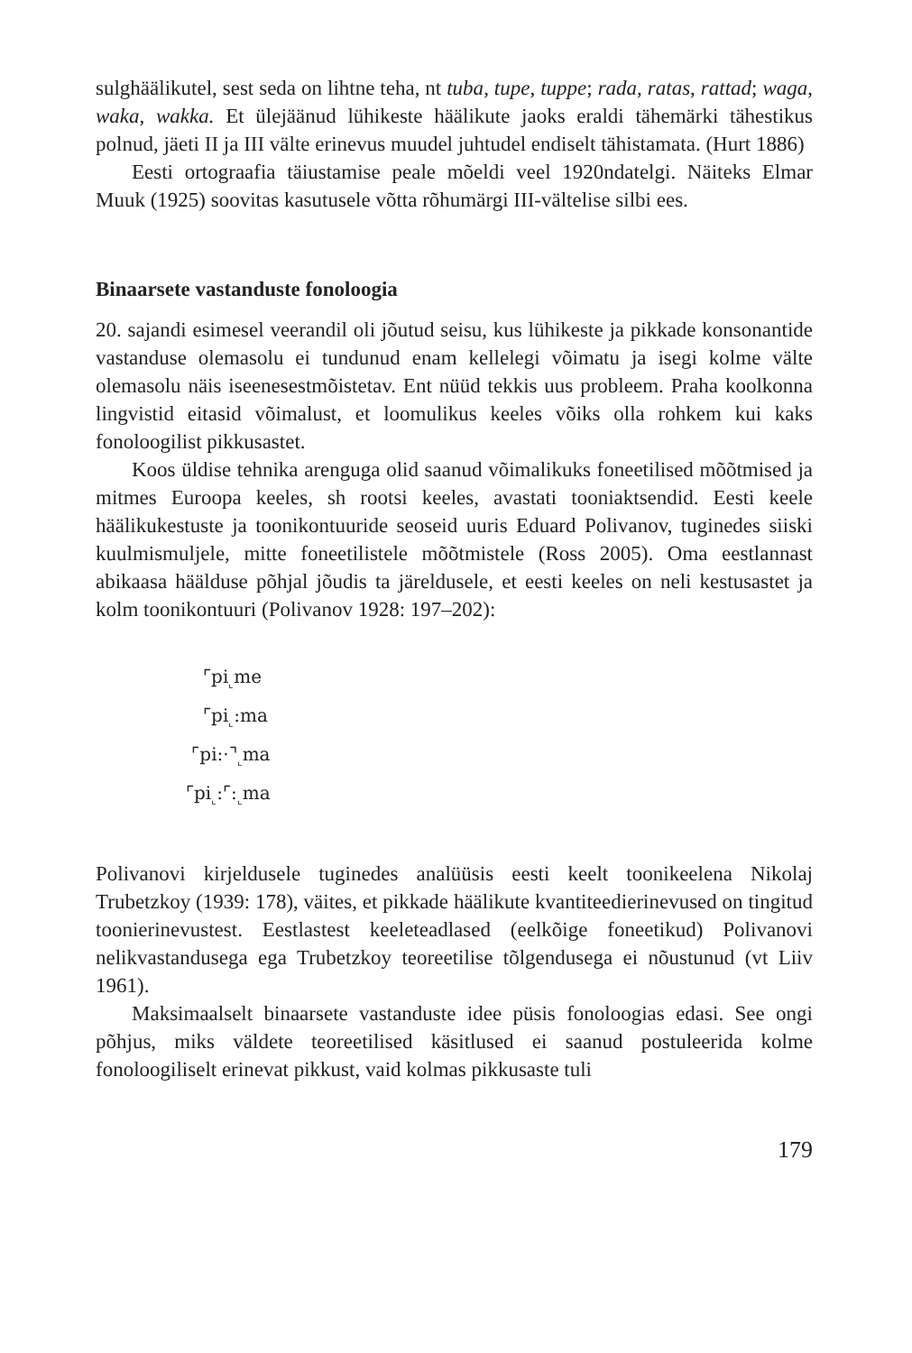sulghäälikutel, sest seda on lihtne teha, nt tuba, tupe, tuppe; rada, ratas, rattad; waga, waka, wakka. Et ülejäänud lühikeste häälikute jaoks eraldi tähemärki tähestikus polnud, jäeti II ja III välte erinevus muudel juhtudel endiselt tähistamata. (Hurt 1886)
Eesti ortograafia täiustamise peale mõeldi veel 1920ndatelgi. Näiteks Elmar Muuk (1925) soovitas kasutusele võtta rõhumärgi III-vältelise silbi ees.
Binaarsete vastanduste fonoloogia
20. sajandi esimesel veerandil oli jõutud seisu, kus lühikeste ja pikkade konsonantide vastanduse olemasolu ei tundunud enam kellelegi võimatu ja isegi kolme välte olemasolu näis iseenesestmõistetav. Ent nüüd tekkis uus probleem. Praha koolkonna lingvistid eitasid võimalust, et loomulikus keeles võiks olla rohkem kui kaks fonoloogilist pikkusastet.
Koos üldise tehnika arenguga olid saanud võimalikuks foneetilised mõõtmised ja mitmes Euroopa keeles, sh rootsi keeles, avastati tooni­aktsendid. Eesti keele häälikukestuste ja toonikontuuride seoseid uuris Eduard Polivanov, tuginedes siiski kuulmismuljele, mitte foneetilistele mõõtmistele (Ross 2005). Oma eestlannast abikaasa häälduse põhjal jõudis ta järeldusele, et eesti keeles on neli kestusastet ja kolm toonikontuuri (Polivanov 1928: 197–202):
⌜pi<sub>⌞</sub>me
⌜pi<sub>⌞</sub>:ma
⌜pi:·⌝<sub>⌞</sub>ma
⌜pi<sub>⌞</sub>:⌜:<sub>⌞</sub>ma
Polivanovi kirjeldusele tuginedes analüüsis eesti keelt toonikeelena Nikolaj Trubetzkoy (1939: 178), väites, et pikkade häälikute kvantiteedierinevused on tingitud toonierinevustest. Eestlastest keeleteadlased (eelkõige foneetikud) Polivanovi nelikvastandusega ega Trubetzkoy teoreetilise tõlgendusega ei nõustunud (vt Liiv 1961).
Maksimaalselt binaarsete vastanduste idee püsis fonoloogias edasi. See ongi põhjus, miks väldete teoreetilised käsitlused ei saanud postuleerida kolme fonoloogiliselt erinevat pikkust, vaid kolmas pikkusaste tuli
179